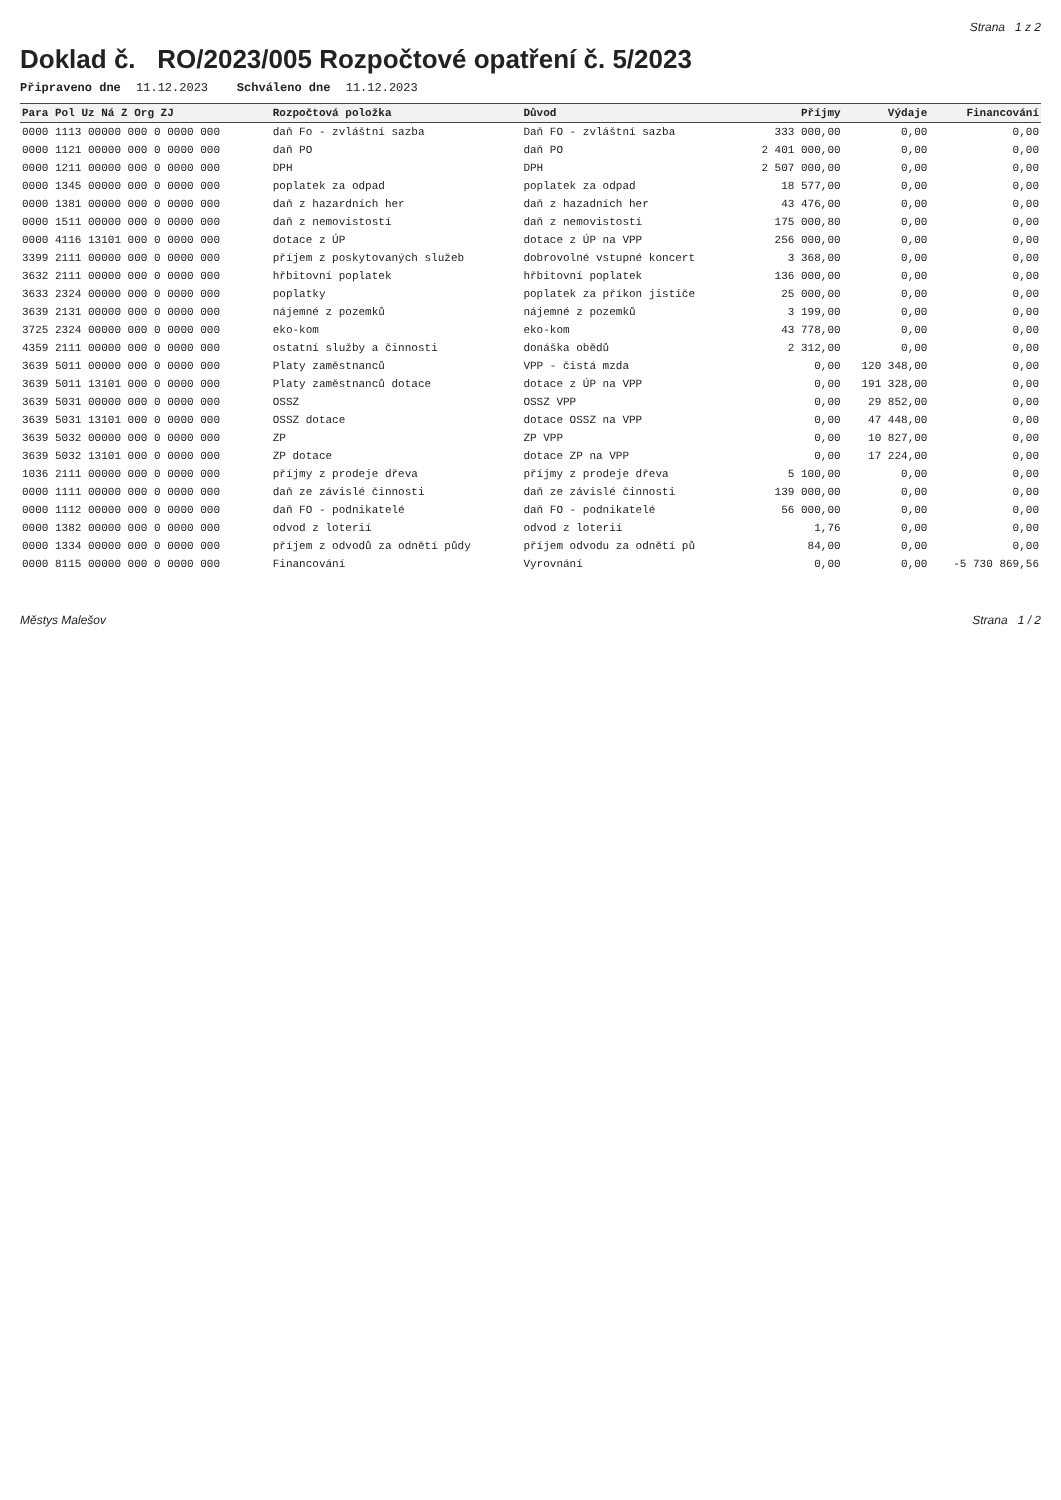Strana 1 z 2
Doklad č. RO/2023/005 Rozpočtové opatření č. 5/2023
Připraveno dne 11.12.2023 Schváleno dne 11.12.2023
| Para Pol Uz Ná Z Org ZJ | Rozpočtová položka | Důvod | Příjmy | Výdaje | Financování |
| --- | --- | --- | --- | --- | --- |
| 0000 1113 00000 000 0 0000 000 | daň Fo - zvláštní sazba | Daň FO - zvláštní sazba | 333 000,00 | 0,00 | 0,00 |
| 0000 1121 00000 000 0 0000 000 | daň PO | daň PO | 2 401 000,00 | 0,00 | 0,00 |
| 0000 1211 00000 000 0 0000 000 | DPH | DPH | 2 507 000,00 | 0,00 | 0,00 |
| 0000 1345 00000 000 0 0000 000 | poplatek za odpad | poplatek za odpad | 18 577,00 | 0,00 | 0,00 |
| 0000 1381 00000 000 0 0000 000 | daň z hazardních her | daň z hazadních her | 43 476,00 | 0,00 | 0,00 |
| 0000 1511 00000 000 0 0000 000 | daň z nemovistostí | daň z nemovistostí | 175 000,80 | 0,00 | 0,00 |
| 0000 4116 13101 000 0 0000 000 | dotace z ÚP | dotace z ÚP na VPP | 256 000,00 | 0,00 | 0,00 |
| 3399 2111 00000 000 0 0000 000 | příjem z poskytovaných služeb | dobrovolné vstupné koncert | 3 368,00 | 0,00 | 0,00 |
| 3632 2111 00000 000 0 0000 000 | hřbitovní poplatek | hřbitovní poplatek | 136 000,00 | 0,00 | 0,00 |
| 3633 2324 00000 000 0 0000 000 | poplatky | poplatek za příkon jističe | 25 000,00 | 0,00 | 0,00 |
| 3639 2131 00000 000 0 0000 000 | nájemné z pozemků | nájemné z pozemků | 3 199,00 | 0,00 | 0,00 |
| 3725 2324 00000 000 0 0000 000 | eko-kom | eko-kom | 43 778,00 | 0,00 | 0,00 |
| 4359 2111 00000 000 0 0000 000 | ostatní služby a činnosti | donáška obědů | 2 312,00 | 0,00 | 0,00 |
| 3639 5011 00000 000 0 0000 000 | Platy zaměstnanců | VPP - čistá mzda | 0,00 | 120 348,00 | 0,00 |
| 3639 5011 13101 000 0 0000 000 | Platy zaměstnanců dotace | dotace z ÚP na VPP | 0,00 | 191 328,00 | 0,00 |
| 3639 5031 00000 000 0 0000 000 | OSSZ | OSSZ VPP | 0,00 | 29 852,00 | 0,00 |
| 3639 5031 13101 000 0 0000 000 | OSSZ dotace | dotace OSSZ na VPP | 0,00 | 47 448,00 | 0,00 |
| 3639 5032 00000 000 0 0000 000 | ZP | ZP VPP | 0,00 | 10 827,00 | 0,00 |
| 3639 5032 13101 000 0 0000 000 | ZP dotace | dotace ZP na VPP | 0,00 | 17 224,00 | 0,00 |
| 1036 2111 00000 000 0 0000 000 | příjmy z prodeje dřeva | příjmy z prodeje dřeva | 5 100,00 | 0,00 | 0,00 |
| 0000 1111 00000 000 0 0000 000 | daň ze závislé činnosti | daň ze závislé činnosti | 139 000,00 | 0,00 | 0,00 |
| 0000 1112 00000 000 0 0000 000 | daň FO - podnikatelé | daň FO - podnikatelé | 56 000,00 | 0,00 | 0,00 |
| 0000 1382 00000 000 0 0000 000 | odvod z loterií | odvod z loterií | 1,76 | 0,00 | 0,00 |
| 0000 1334 00000 000 0 0000 000 | příjem z odvodů za odnětí půdy | příjem odvodu za odnětí pů | 84,00 | 0,00 | 0,00 |
| 0000 8115 00000 000 0 0000 000 | Financování | Vyrovnání | 0,00 | 0,00 | -5 730 869,56 |
Městys Malešov Strana 1 / 2